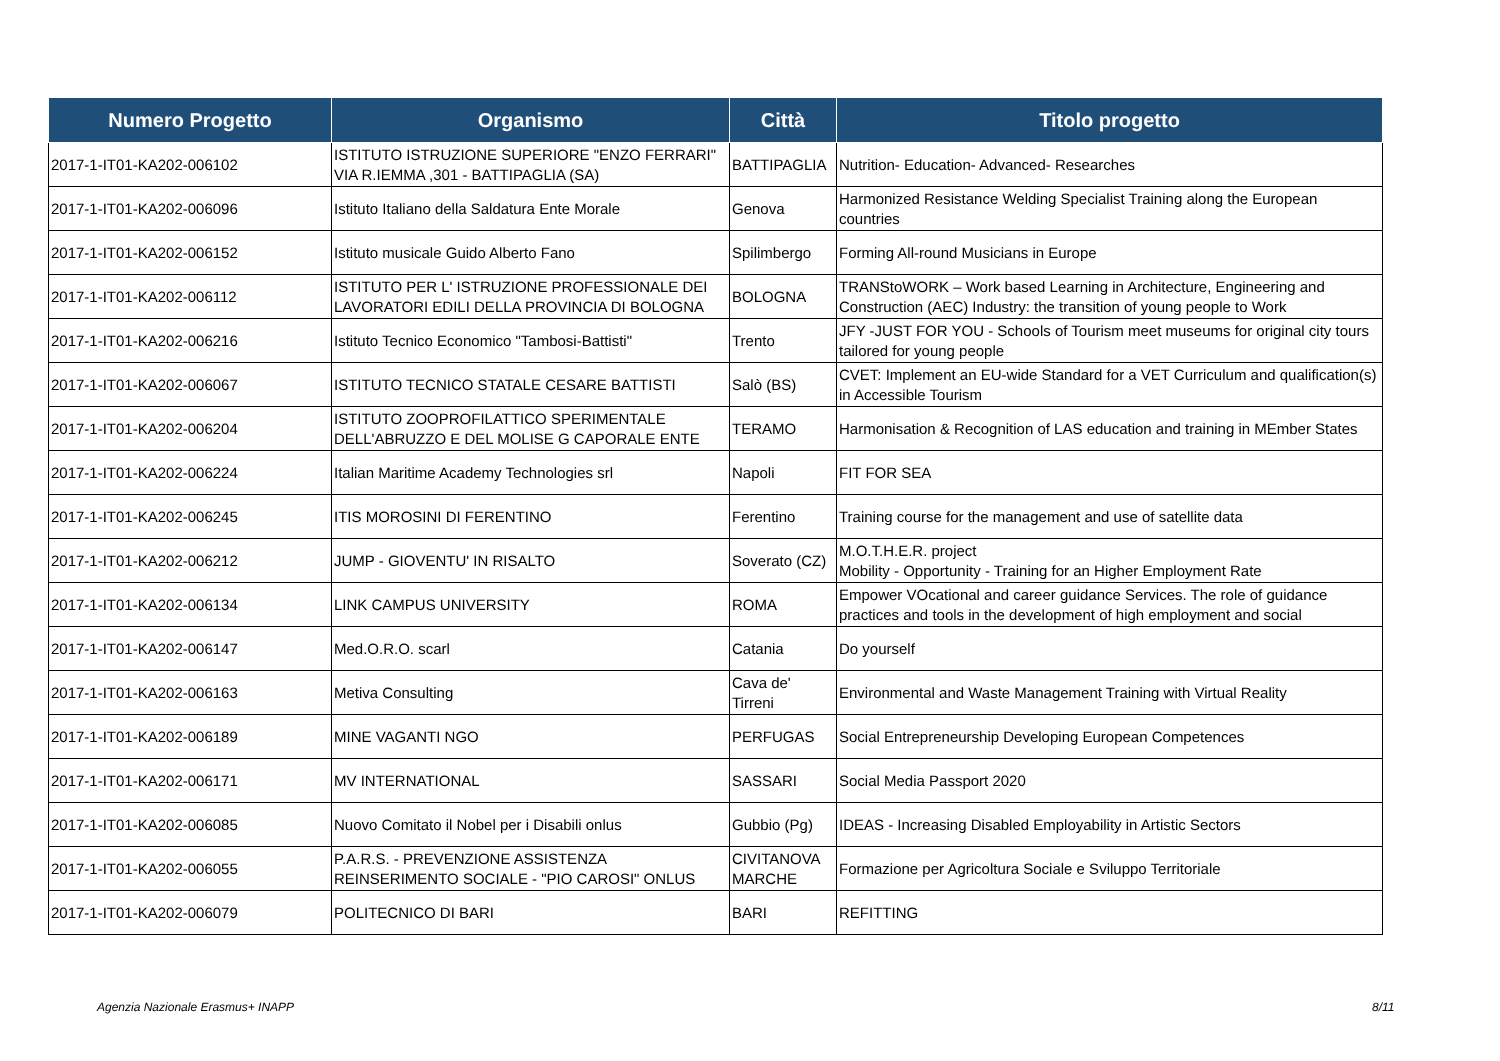| Numero Progetto | Organismo | Città | Titolo progetto |
| --- | --- | --- | --- |
| 2017-1-IT01-KA202-006102 | ISTITUTO ISTRUZIONE SUPERIORE "ENZO FERRARI" VIA R.IEMMA ,301 - BATTIPAGLIA (SA) | BATTIPAGLIA | Nutrition- Education- Advanced- Researches |
| 2017-1-IT01-KA202-006096 | Istituto Italiano della Saldatura Ente Morale | Genova | Harmonized Resistance Welding Specialist Training along the European countries |
| 2017-1-IT01-KA202-006152 | Istituto musicale Guido Alberto Fano | Spilimbergo | Forming All-round Musicians in Europe |
| 2017-1-IT01-KA202-006112 | ISTITUTO PER L' ISTRUZIONE PROFESSIONALE DEI LAVORATORI EDILI DELLA PROVINCIA DI BOLOGNA | BOLOGNA | TRANStoWORK – Work based Learning in Architecture, Engineering and Construction (AEC) Industry: the transition of young people to Work |
| 2017-1-IT01-KA202-006216 | Istituto Tecnico Economico "Tambosi-Battisti" | Trento | JFY -JUST FOR YOU - Schools of Tourism meet museums for original city tours tailored for young people |
| 2017-1-IT01-KA202-006067 | ISTITUTO TECNICO STATALE CESARE BATTISTI | Salò (BS) | CVET: Implement an EU-wide Standard for a VET Curriculum and qualification(s) in Accessible Tourism |
| 2017-1-IT01-KA202-006204 | ISTITUTO ZOOPROFILATTICO SPERIMENTALE DELL'ABRUZZO E DEL MOLISE G CAPORALE ENTE | TERAMO | Harmonisation & Recognition of LAS education and training in MEmber States |
| 2017-1-IT01-KA202-006224 | Italian Maritime Academy Technologies srl | Napoli | FIT FOR SEA |
| 2017-1-IT01-KA202-006245 | ITIS MOROSINI DI FERENTINO | Ferentino | Training course for the management and use of satellite data |
| 2017-1-IT01-KA202-006212 | JUMP - GIOVENTU' IN RISALTO | Soverato (CZ) | M.O.T.H.E.R. project Mobility - Opportunity - Training for an Higher Employment Rate |
| 2017-1-IT01-KA202-006134 | LINK CAMPUS UNIVERSITY | ROMA | Empower VOcational and career guidance Services. The role of guidance practices and tools in the development of high employment and social |
| 2017-1-IT01-KA202-006147 | Med.O.R.O. scarl | Catania | Do yourself |
| 2017-1-IT01-KA202-006163 | Metiva Consulting | Cava de' Tirreni | Environmental and Waste Management Training with Virtual Reality |
| 2017-1-IT01-KA202-006189 | MINE VAGANTI NGO | PERFUGAS | Social Entrepreneurship Developing European Competences |
| 2017-1-IT01-KA202-006171 | MV INTERNATIONAL | SASSARI | Social Media Passport 2020 |
| 2017-1-IT01-KA202-006085 | Nuovo Comitato il Nobel per i Disabili onlus | Gubbio (Pg) | IDEAS - Increasing Disabled Employability in Artistic Sectors |
| 2017-1-IT01-KA202-006055 | P.A.R.S. - PREVENZIONE ASSISTENZA REINSERIMENTO SOCIALE - "PIO CAROSI" ONLUS | CIVITANOVA MARCHE | Formazione per Agricoltura Sociale e Sviluppo Territoriale |
| 2017-1-IT01-KA202-006079 | POLITECNICO DI BARI | BARI | REFITTING |
Agenzia Nazionale Erasmus+ INAPP
8/11